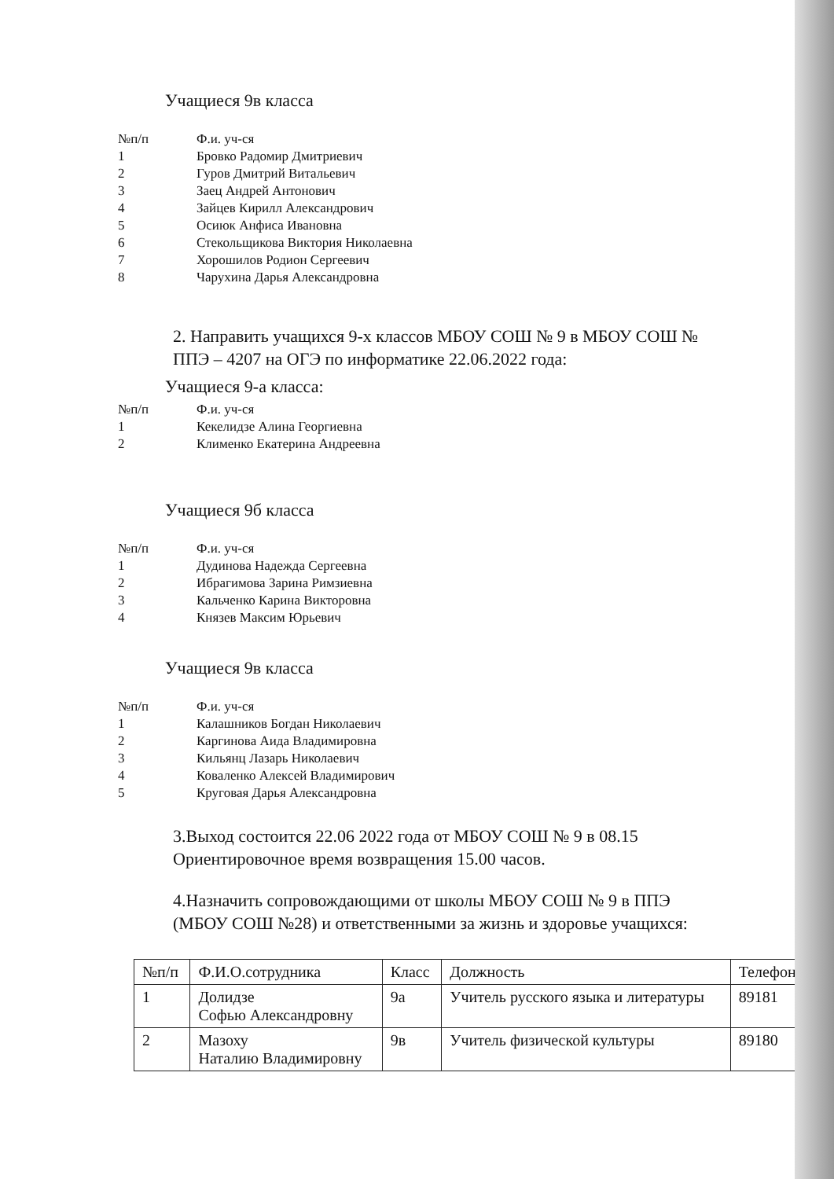Учащиеся 9в класса
| №п/п | Ф.и. уч-ся |
| 1 | Бровко Радомир Дмитриевич |
| 2 | Гуров Дмитрий Витальевич |
| 3 | Заец Андрей Антонович |
| 4 | Зайцев Кирилл Александрович |
| 5 | Осиюк Анфиса Ивановна |
| 6 | Стекольщикова Виктория Николаевна |
| 7 | Хорошилов Родион Сергеевич |
| 8 | Чарухина Дарья Александровна |
2. Направить учащихся 9-х классов МБОУ СОШ № 9 в МБОУ СОШ №
ППЭ – 4207 на ОГЭ по информатике 22.06.2022 года:
Учащиеся 9-а класса:
| №п/п | Ф.и. уч-ся |
| 1 | Кекелидзе Алина Георгиевна |
| 2 | Клименко Екатерина Андреевна |
Учащиеся 9б класса
| №п/п | Ф.и. уч-ся |
| 1 | Дудинова Надежда Сергеевна |
| 2 | Ибрагимова Зарина Римзиевна |
| 3 | Кальченко Карина Викторовна |
| 4 | Князев Максим Юрьевич |
Учащиеся 9в класса
| №п/п | Ф.и. уч-ся |
| 1 | Калашников Богдан Николаевич |
| 2 | Каргинова Аида Владимировна |
| 3 | Кильянц Лазарь Николаевич |
| 4 | Коваленко Алексей Владимирович |
| 5 | Круговая Дарья Александровна |
3.Выход состоится 22.06 2022 года от МБОУ СОШ № 9 в 08.15
Ориентировочное время возвращения 15.00 часов.
4.Назначить сопровождающими от школы МБОУ СОШ № 9 в ППЭ
(МБОУ СОШ №28) и ответственными за жизнь и здоровье учащихся:
| №п/п | Ф.И.О.сотрудника | Класс | Должность | Телефон |
| --- | --- | --- | --- | --- |
| 1 | Долидзе Софью Александровну | 9а | Учитель русского языка и литературы | 89181 |
| 2 | Мазоху Наталию Владимировну | 9в | Учитель физической культуры | 89180 |